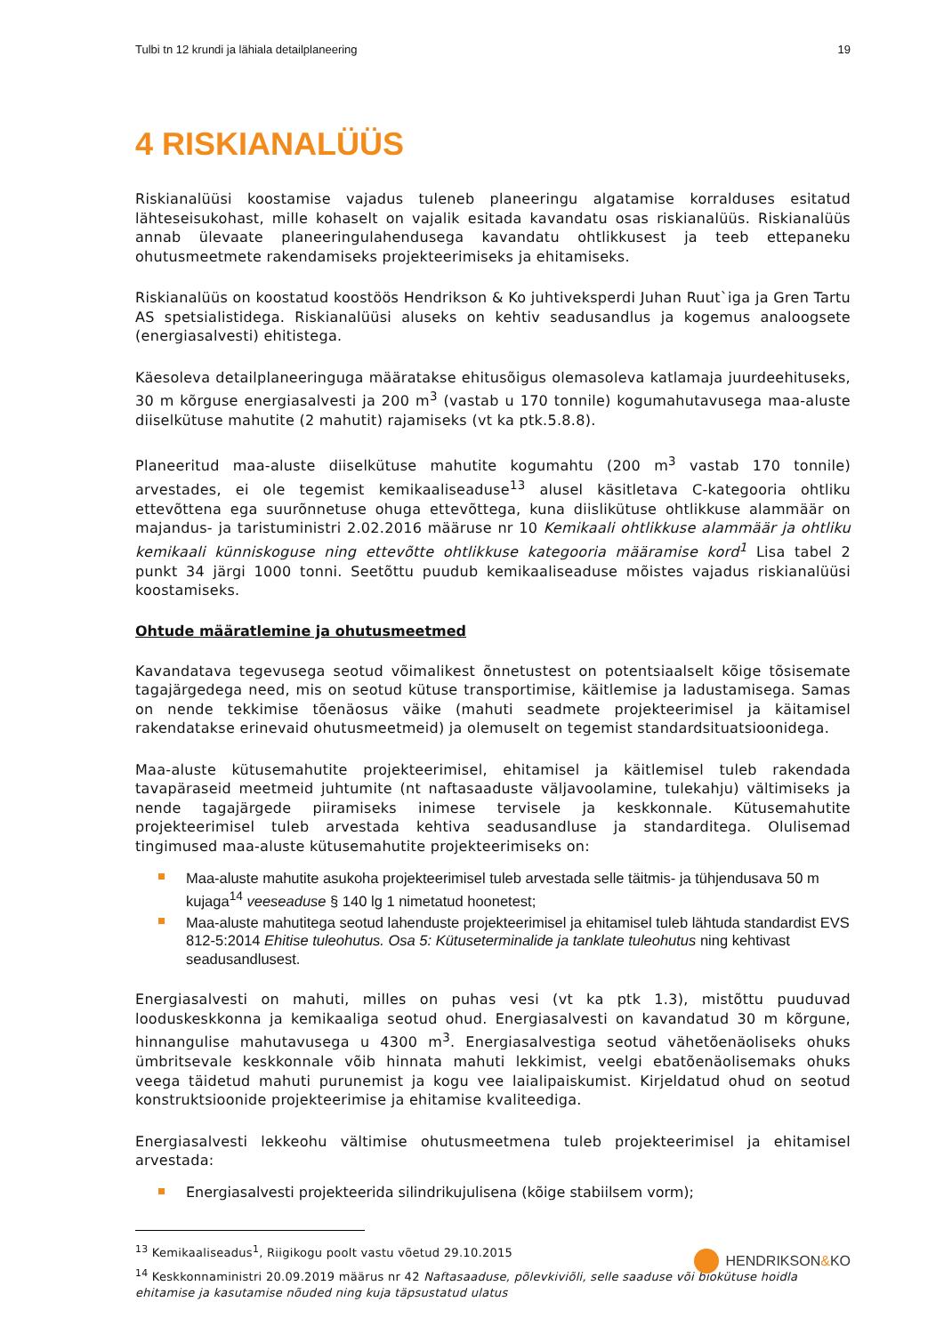Tulbi tn 12 krundi ja lähiala detailplaneering 19
4 RISKIANALÜÜS
Riskianalüüsi koostamise vajadus tuleneb planeeringu algatamise korralduses esitatud lähteseisukohast, mille kohaselt on vajalik esitada kavandatu osas riskianalüüs. Riskianalüüs annab ülevaate planeeringulahendusega kavandatu ohtlikkusest ja teeb ettepaneku ohutusmeetmete rakendamiseks projekteerimiseks ja ehitamiseks.
Riskianalüüs on koostatud koostöös Hendrikson & Ko juhtiveksperdi Juhan Ruut`iga ja Gren Tartu AS spetsialistidega. Riskianalüüsi aluseks on kehtiv seadusandlus ja kogemus analoogsete (energiasalvesti) ehitistega.
Käesoleva detailplaneeringuga määratakse ehitusõigus olemasoleva katlamaja juurdeehituseks, 30 m kõrguse energiasalvesti ja 200 m<sup>3</sup> (vastab u 170 tonnile) kogumahutavusega maa-aluste diiselkütuse mahutite (2 mahutit) rajamiseks (vt ka ptk.5.8.8).
Planeeritud maa-aluste diiselkütuse mahutite kogumahtu (200 m<sup>3</sup> vastab 170 tonnile) arvestades, ei ole tegemist kemikaaliseaduse<sup>13</sup> alusel käsitletava C-kategooria ohtliku ettevõttena ega suurõnnetuse ohuga ettevõttega, kuna diislikütuse ohtlikkuse alammäär on majandus- ja taristuministri 2.02.2016 määruse nr 10 Kemikaali ohtlikkuse alammäär ja ohtliku kemikaali künniskoguse ning ettevõtte ohtlikkuse kategooria määramise kord<sup>1</sup> Lisa tabel 2 punkt 34 järgi 1000 tonni. Seetõttu puudub kemikaaliseaduse mõistes vajadus riskianalüüsi koostamiseks.
Ohtude määratlemine ja ohutusmeetmed
Kavandatava tegevusega seotud võimalikest õnnetustest on potentsiaalselt kõige tõsisemate tagajärgedega need, mis on seotud kütuse transportimise, käitlemise ja ladustamisega. Samas on nende tekkimise tõenäosus väike (mahuti seadmete projekteerimisel ja käitamisel rakendatakse erinevaid ohutusmeetmeid) ja olemuselt on tegemist standardsituatsioonidega.
Maa-aluste kütusemahutite projekteerimisel, ehitamisel ja käitlemisel tuleb rakendada tavapäraseid meetmeid juhtumite (nt naftasaaduste väljavoolamine, tulekahju) vältimiseks ja nende tagajärgede piiramiseks inimese tervisele ja keskkonnale. Kütusemahutite projekteerimisel tuleb arvestada kehtiva seadusandluse ja standarditega. Olulisemad tingimused maa-aluste kütusemahutite projekteerimiseks on:
Maa-aluste mahutite asukoha projekteerimisel tuleb arvestada selle täitmis- ja tühjendusava 50 m kujaga<sup>14</sup> veeseaduse § 140 lg 1 nimetatud hoonetest;
Maa-aluste mahutitega seotud lahenduste projekteerimisel ja ehitamisel tuleb lähtuda standardist EVS 812-5:2014 Ehitise tuleohutus. Osa 5: Kütuseterminalide ja tanklate tuleohutus ning kehtivast seadusandlusest.
Energiasalvesti on mahuti, milles on puhas vesi (vt ka ptk 1.3), mistõttu puuduvad looduskeskkonna ja kemikaaliga seotud ohud. Energiasalvesti on kavandatud 30 m kõrgune, hinnangulise mahutavusega u 4300 m<sup>3</sup>. Energiasalvestiga seotud vähetõenäoliseks ohuks ümbritsevale keskkonnale võib hinnata mahuti lekkimist, veelgi ebatõenäolisemaks ohuks veega täidetud mahuti purunemist ja kogu vee laialipaiskumist. Kirjeldatud ohud on seotud konstruktsioonide projekteerimise ja ehitamise kvaliteediga.
Energiasalvesti lekkeohu vältimise ohutusmeetmena tuleb projekteerimisel ja ehitamisel arvestada:
Energiasalvesti projekteerida silindrikujulisena (kõige stabiilsem vorm);
<sup>13</sup> Kemikaaliseadus<sup>1</sup>, Riigikogu poolt vastu võetud 29.10.2015
<sup>14</sup> Keskkonnaministri 20.09.2019 määrus nr 42 Naftasaaduse, põlevkiviõli, selle saaduse või biokütuse hoidla ehitamise ja kasutamise nõuded ning kuja täpsustatud ulatus
HENDRIKSON&KO